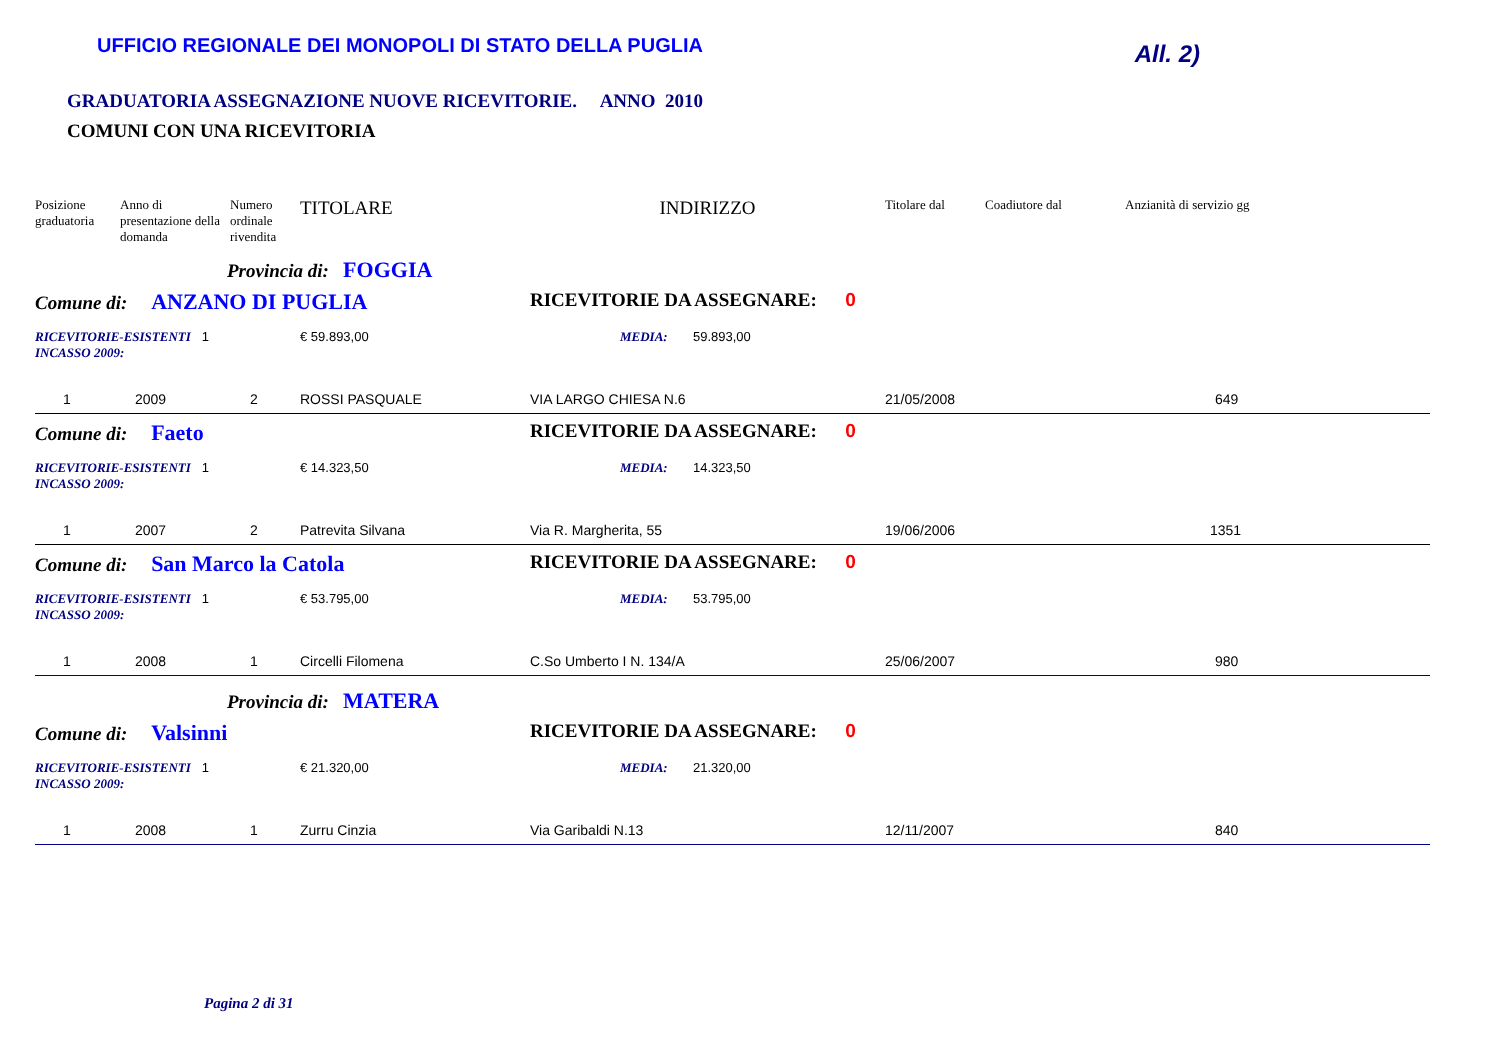UFFICIO REGIONALE DEI MONOPOLI DI STATO DELLA PUGLIA
All. 2)
GRADUATORIA ASSEGNAZIONE NUOVE RICEVITORIE. ANNO 2010
COMUNI CON UNA RICEVITORIA
| Posizione graduatoria | Anno di presentazione della domanda | Numero ordinale rivendita | TITOLARE | INDIRIZZO | Titolare dal | Coadiutore dal | Anzianità di servizio gg |
| --- | --- | --- | --- | --- | --- | --- | --- |
| Provincia di: FOGGIA | | | | | | | |
| Comune di: ANZANO DI PUGLIA | | | | RICEVITORIE DA ASSEGNARE: 0 | | | |
| RICEVITORIE-ESISTENTI 1 INCASSO 2009: | | | € 59.893,00 | MEDIA: 59.893,00 | | | |
| 1 | 2009 | 2 | ROSSI PASQUALE | VIA LARGO CHIESA N.6 | 21/05/2008 | | 649 |
| Comune di: Faeto | | | | RICEVITORIE DA ASSEGNARE: 0 | | | |
| RICEVITORIE-ESISTENTI 1 INCASSO 2009: | | | € 14.323,50 | MEDIA: 14.323,50 | | | |
| 1 | 2007 | 2 | Patrevita Silvana | Via R. Margherita, 55 | 19/06/2006 | | 1351 |
| Comune di: San Marco la Catola | | | | RICEVITORIE DA ASSEGNARE: 0 | | | |
| RICEVITORIE-ESISTENTI 1 INCASSO 2009: | | | € 53.795,00 | MEDIA: 53.795,00 | | | |
| 1 | 2008 | 1 | Circelli Filomena | C.So Umberto I N. 134/A | 25/06/2007 | | 980 |
| Provincia di: MATERA | | | | | | | |
| Comune di: Valsinni | | | | RICEVITORIE DA ASSEGNARE: 0 | | | |
| RICEVITORIE-ESISTENTI 1 INCASSO 2009: | | | € 21.320,00 | MEDIA: 21.320,00 | | | |
| 1 | 2008 | 1 | Zurru Cinzia | Via Garibaldi N.13 | 12/11/2007 | | 840 |
Pagina 2 di 31